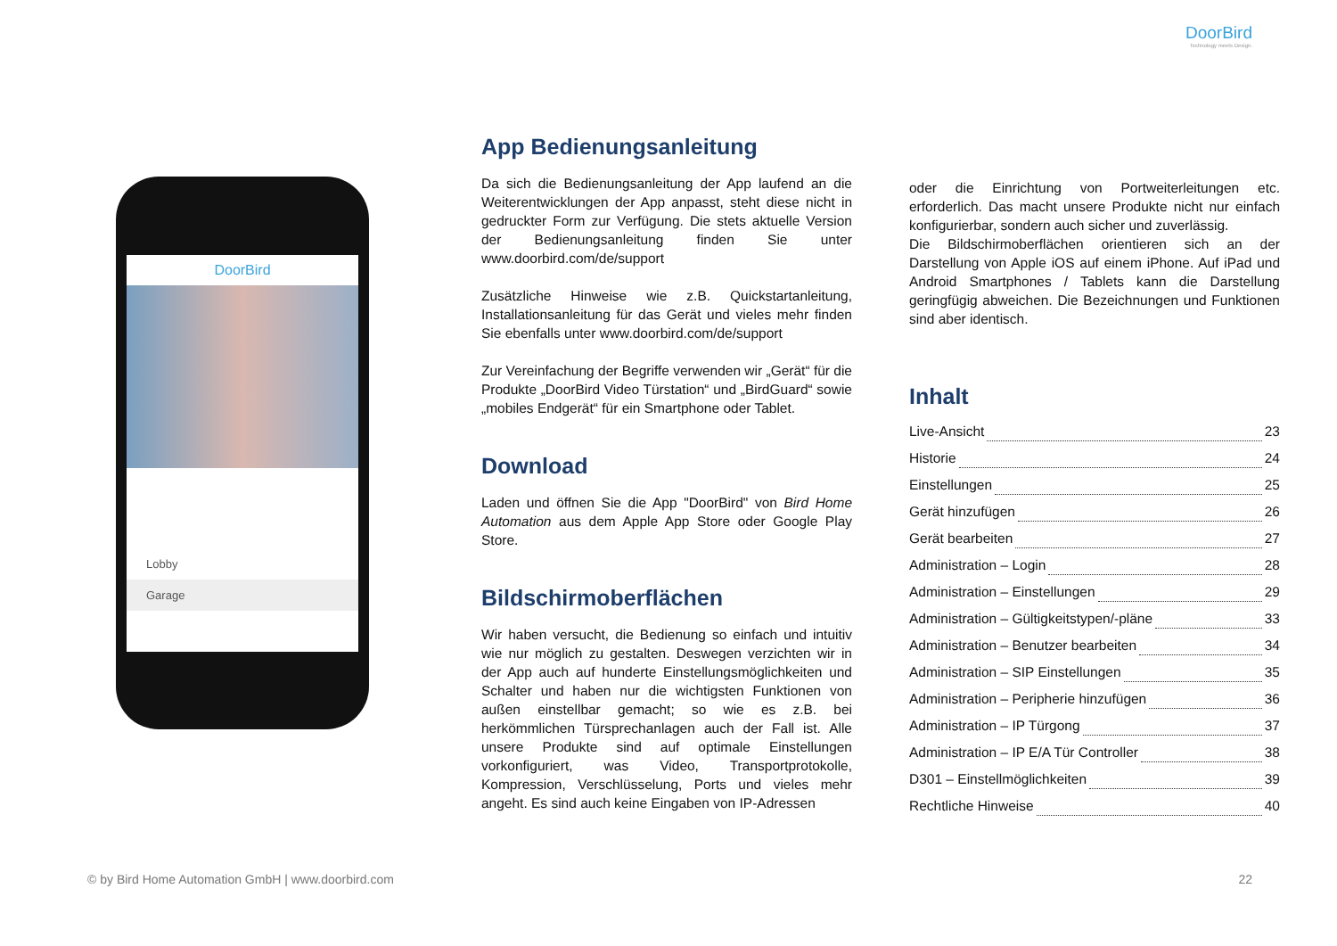DoorBird
Technology meets Design.
DoorBird
Lobby
Garage
App Bedienungsanleitung
Da sich die Bedienungsanleitung der App laufend an die Weiterentwicklungen der App anpasst, steht diese nicht in gedruckter Form zur Verfügung. Die stets aktuelle Version der Bedienungsanleitung finden Sie unter www.doorbird.com/de/support
Zusätzliche Hinweise wie z.B. Quickstartanleitung, Installationsanleitung für das Gerät und vieles mehr finden Sie ebenfalls unter www.doorbird.com/de/support
Zur Vereinfachung der Begriffe verwenden wir „Gerät“ für die Produkte „DoorBird Video Türstation“ und „BirdGuard“ sowie „mobiles Endgerät“ für ein Smartphone oder Tablet.
Download
Laden und öffnen Sie die App "DoorBird" von Bird Home Automation aus dem Apple App Store oder Google Play Store.
Bildschirmoberflächen
Wir haben versucht, die Bedienung so einfach und intuitiv wie nur möglich zu gestalten. Deswegen verzichten wir in der App auch auf hunderte Einstellungsmöglichkeiten und Schalter und haben nur die wichtigsten Funktionen von außen einstellbar gemacht; so wie es z.B. bei herkömmlichen Türsprechanlagen auch der Fall ist. Alle unsere Produkte sind auf optimale Einstellungen vorkonfiguriert, was Video, Transportprotokolle, Kompression, Verschlüsselung, Ports und vieles mehr angeht. Es sind auch keine Eingaben von IP-Adressen
oder die Einrichtung von Portweiterleitungen etc. erforderlich. Das macht unsere Produkte nicht nur einfach konfigurierbar, sondern auch sicher und zuverlässig.
Die Bildschirmoberflächen orientieren sich an der Darstellung von Apple iOS auf einem iPhone. Auf iPad und Android Smartphones / Tablets kann die Darstellung geringfügig abweichen. Die Bezeichnungen und Funktionen sind aber identisch.
Inhalt
Live-Ansicht 23
Historie 24
Einstellungen 25
Gerät hinzufügen 26
Gerät bearbeiten 27
Administration – Login 28
Administration – Einstellungen 29
Administration – Gültigkeitstypen/-pläne 33
Administration – Benutzer bearbeiten 34
Administration – SIP Einstellungen 35
Administration – Peripherie hinzufügen 36
Administration – IP Türgong 37
Administration – IP E/A Tür Controller 38
D301 – Einstellmöglichkeiten 39
Rechtliche Hinweise 40
© by Bird Home Automation GmbH | www.doorbird.com 22